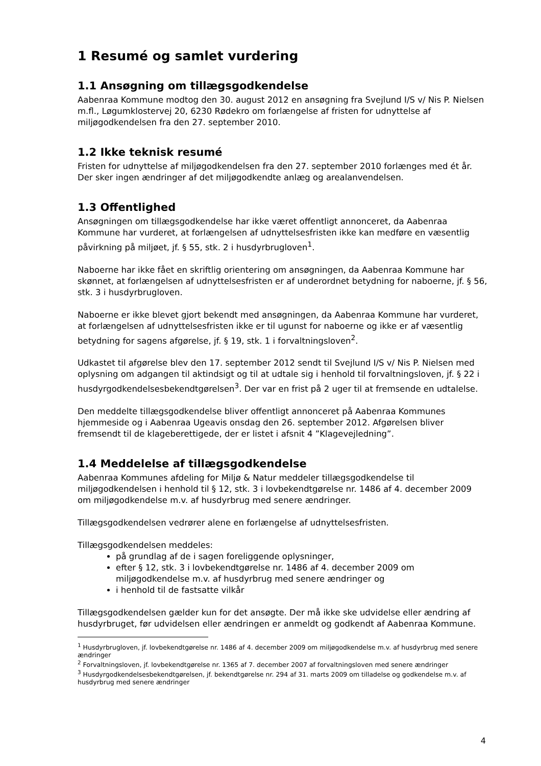1 Resumé og samlet vurdering
1.1 Ansøgning om tillægsgodkendelse
Aabenraa Kommune modtog den 30. august 2012 en ansøgning fra Svejlund I/S v/ Nis P. Nielsen m.fl., Løgumklostervej 20, 6230 Rødekro om forlængelse af fristen for udnyttelse af miljøgodkendelsen fra den 27. september 2010.
1.2 Ikke teknisk resumé
Fristen for udnyttelse af miljøgodkendelsen fra den 27. september 2010 forlænges med ét år. Der sker ingen ændringer af det miljøgodkendte anlæg og arealanvendelsen.
1.3 Offentlighed
Ansøgningen om tillægsgodkendelse har ikke været offentligt annonceret, da Aabenraa Kommune har vurderet, at forlængelsen af udnyttelsesfristen ikke kan medføre en væsentlig påvirkning på miljøet, jf. § 55, stk. 2 i husdyrbrugloven<sup>1</sup>.
Naboerne har ikke fået en skriftlig orientering om ansøgningen, da Aabenraa Kommune har skønnet, at forlængelsen af udnyttelsesfristen er af underordnet betydning for naboerne, jf. § 56, stk. 3 i husdyrbrugloven.
Naboerne er ikke blevet gjort bekendt med ansøgningen, da Aabenraa Kommune har vurderet, at forlængelsen af udnyttelsesfristen ikke er til ugunst for naboerne og ikke er af væsentlig betydning for sagens afgørelse, jf. § 19, stk. 1 i forvaltningsloven<sup>2</sup>.
Udkastet til afgørelse blev den 17. september 2012 sendt til Svejlund I/S v/ Nis P. Nielsen med oplysning om adgangen til aktindsigt og til at udtale sig i henhold til forvaltningsloven, jf. § 22 i husdyrgodkendelsesbekendtgørelsen<sup>3</sup>. Der var en frist på 2 uger til at fremsende en udtalelse.
Den meddelte tillægsgodkendelse bliver offentligt annonceret på Aabenraa Kommunes hjemmeside og i Aabenraa Ugeavis onsdag den 26. september 2012. Afgørelsen bliver fremsendt til de klageberettigede, der er listet i afsnit 4 ”Klagevejledning”.
1.4 Meddelelse af tillægsgodkendelse
Aabenraa Kommunes afdeling for Miljø & Natur meddeler tillægsgodkendelse til miljøgodkendelsen i henhold til § 12, stk. 3 i lovbekendtgørelse nr. 1486 af 4. december 2009 om miljøgodkendelse m.v. af husdyrbrug med senere ændringer.
Tillægsgodkendelsen vedrører alene en forlængelse af udnyttelsesfristen.
Tillægsgodkendelsen meddeles:
på grundlag af de i sagen foreliggende oplysninger,
efter § 12, stk. 3 i lovbekendtgørelse nr. 1486 af 4. december 2009 om miljøgodkendelse m.v. af husdyrbrug med senere ændringer og
i henhold til de fastsatte vilkår
Tillægsgodkendelsen gælder kun for det ansøgte. Der må ikke ske udvidelse eller ændring af husdyrbruget, før udvidelsen eller ændringen er anmeldt og godkendt af Aabenraa Kommune.
<sup>1</sup> Husdyrbrugloven, jf. lovbekendtgørelse nr. 1486 af 4. december 2009 om miljøgodkendelse m.v. af husdyrbrug med senere ændringer
<sup>2</sup> Forvaltningsloven, jf. lovbekendtgørelse nr. 1365 af 7. december 2007 af forvaltningsloven med senere ændringer
<sup>3</sup> Husdyrgodkendelsesbekendtgørelsen, jf. bekendtgørelse nr. 294 af 31. marts 2009 om tilladelse og godkendelse m.v. af husdyrbrug med senere ændringer
4